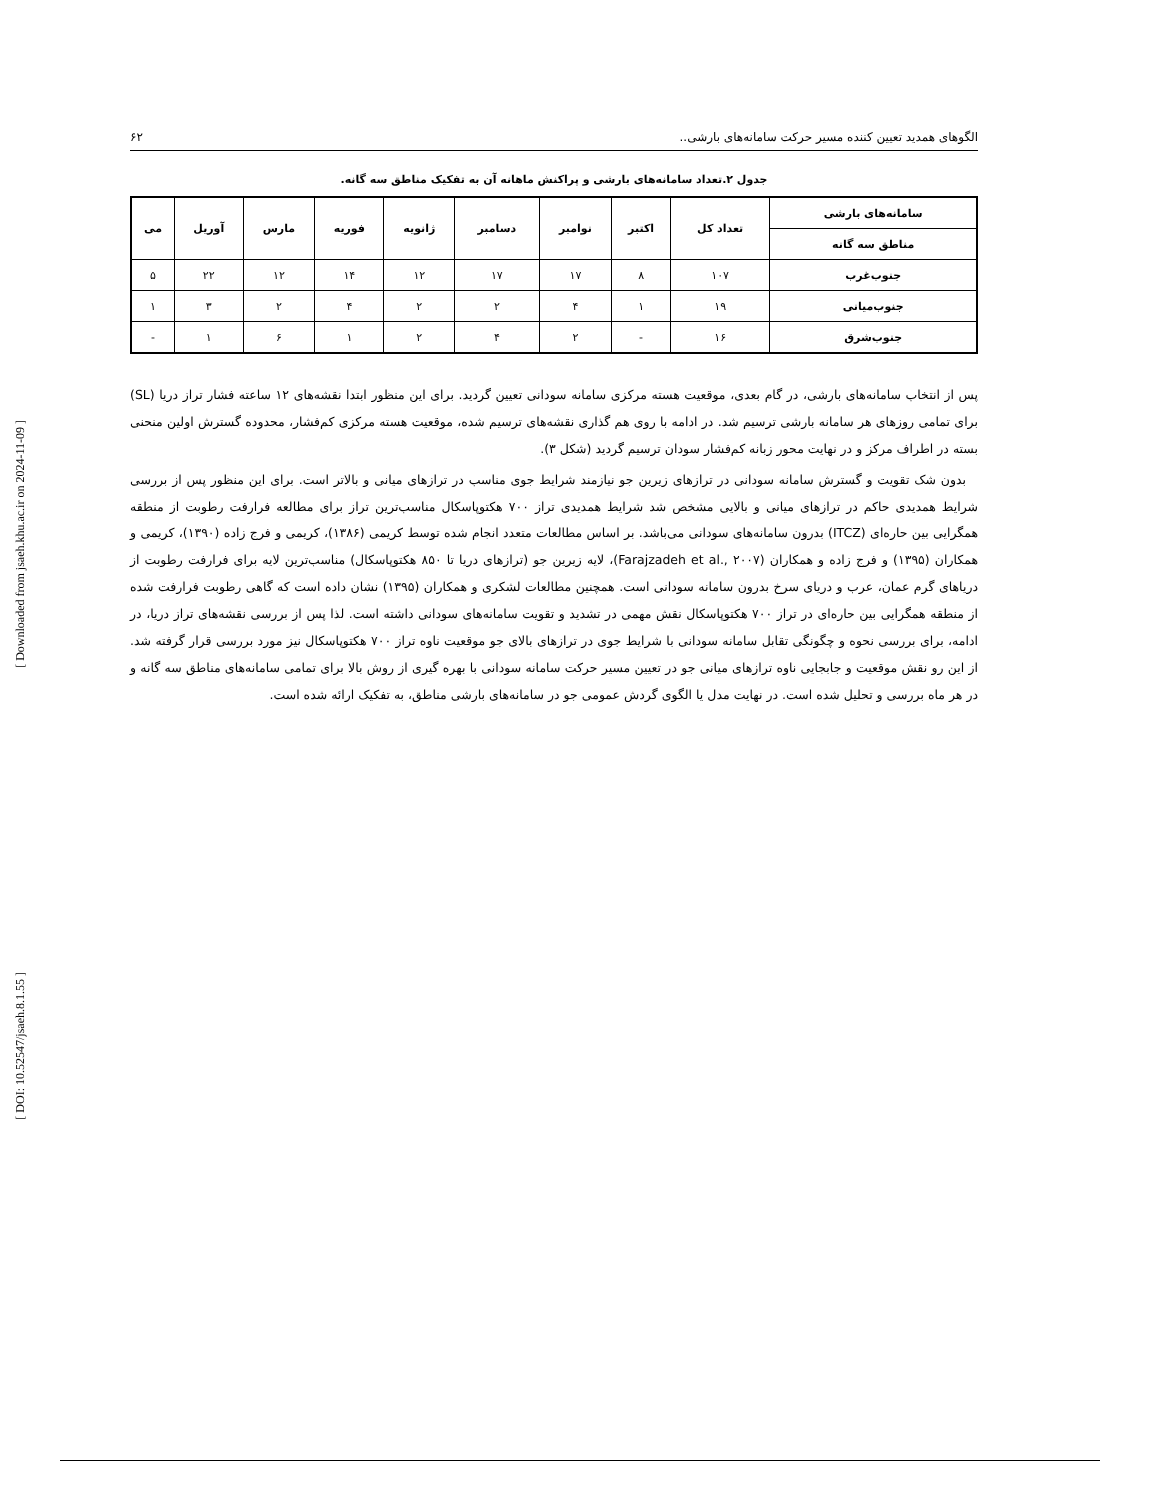[ Downloaded from jsaeh.khu.ac.ir on 2024-11-09 ]
[ DOI: 10.52547/jsaeh.8.1.55 ]
الگوهای همدید تعیین کننده مسیر حرکت سامانه‌های بارشی.. ۶۲
جدول ۲.تعداد سامانه‌های بارشی و پراکنش ماهانه آن به تفکیک مناطق سه گانه.
| سامانه‌های بارشی | تعداد کل | اکتبر | نوامبر | دسامبر | ژانویه | فوریه | مارس | آوریل | می |
| --- | --- | --- | --- | --- | --- | --- | --- | --- | --- |
| مناطق سه گانه | | | | | | | | | |
| جنوب‌غرب | ۱۰۷ | ۸ | ۱۷ | ۱۷ | ۱۲ | ۱۴ | ۱۲ | ۲۲ | ۵ |
| جنوب‌میانی | ۱۹ | ۱ | ۴ | ۲ | ۲ | ۴ | ۲ | ۳ | ۱ |
| جنوب‌شرق | ۱۶ | - | ۲ | ۴ | ۲ | ۱ | ۶ | ۱ | - |
پس از انتخاب سامانه‌های بارشی، در گام بعدی، موقعیت هسته مرکزی سامانه سودانی تعیین گردید. برای این منظور ابتدا نقشه‌های ۱۲ ساعته فشار تراز دریا (SL) برای تمامی روزهای هر سامانه بارشی ترسیم شد. در ادامه با روی هم گذاری نقشه‌های ترسیم شده، موقعیت هسته مرکزی کم‌فشار، محدوده گسترش اولین منحنی بسته در اطراف مرکز و در نهایت محور زبانه کم‌فشار سودان ترسیم گردید (شکل ۳).
بدون شک تقویت و گسترش سامانه سودانی در ترازهای زیرین جو نیازمند شرایط جوی مناسب در ترازهای میانی و بالاتر است. برای این منظور پس از بررسی شرایط همدیدی حاکم در ترازهای میانی و بالایی مشخص شد شرایط همدیدی تراز ۷۰۰ هکتوپاسکال مناسب‌ترین تراز برای مطالعه فرارفت رطوبت از منطقه همگرایی بین حاره‌ای (ITCZ) بدرون سامانه‌های سودانی می‌باشد. بر اساس مطالعات متعدد انجام شده توسط کریمی (۱۳۸۶)، کریمی و فرج زاده (۱۳۹۰)، کریمی و همکاران (۱۳۹۵) و فرج زاده و همکاران (Farajzadeh et al., ۲۰۰۷)، لایه زیرین جو (ترازهای دریا تا ۸۵۰ هکتوپاسکال) مناسب‌ترین لایه برای فرارفت رطوبت از دریاهای گرم عمان، عرب و دریای سرخ بدرون سامانه سودانی است. همچنین مطالعات لشکری و همکاران (۱۳۹۵) نشان داده است که گاهی رطوبت فرارفت شده از منطقه همگرایی بین حاره‌ای در تراز ۷۰۰ هکتوپاسکال نقش مهمی در تشدید و تقویت سامانه‌های سودانی داشته است. لذا پس از بررسی نقشه‌های تراز دریا، در ادامه، برای بررسی نحوه و چگونگی تقابل سامانه سودانی با شرایط جوی در ترازهای بالای جو موقعیت ناوه تراز ۷۰۰ هکتوپاسکال نیز مورد بررسی قرار گرفته شد. از این رو نقش موقعیت و جابجایی ناوه ترازهای میانی جو در تعیین مسیر حرکت سامانه سودانی با بهره گیری از روش بالا برای تمامی سامانه‌های مناطق سه گانه و در هر ماه بررسی و تحلیل شده است. در نهایت مدل یا الگوی گردش عمومی جو در سامانه‌های بارشی مناطق، به تفکیک ارائه شده است.